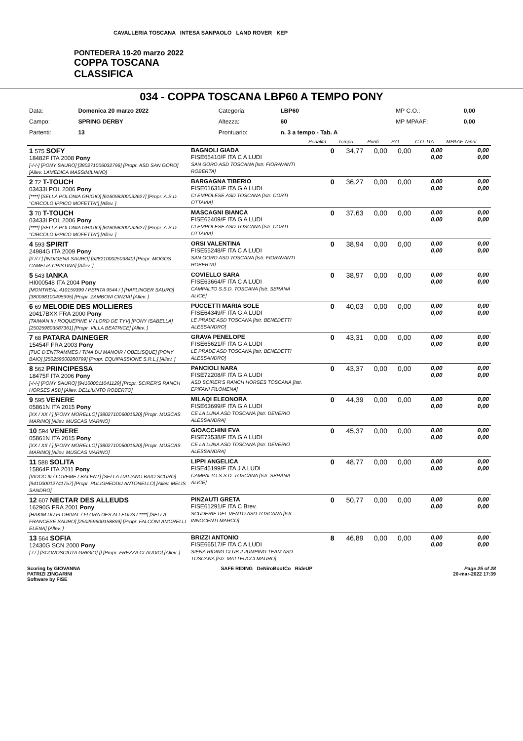CAVALLERIA TOSCANA INTESA SANPAOLO LAND ROVER KEP
PONTEDERA 19-20 marzo 2022
COPPA TOSCANA
CLASSIFICA
034 - COPPA TOSCANA LBP60 A TEMPO PONY
| Data: | Domenica 20 marzo 2022 | Categoria: | LBP60 | MP C.O.: | 0,00 |
| Campo: | SPRING DERBY | Altezza: | 60 | MP MPAAF: | 0,00 |
| Partenti: | 13 | Prontuario: | n. 3 a tempo - Tab. A | | |
| | | Penalità | Tempo | Punti | P.O. | C.O. ITA | MPAAF 7anni |
| 1 575 SOFY 18482F ITA 2008 Pony [-/-/-] [PONY SAURO] [380271006032796] [Propr. ASD SAN GORO] [Allev. LAMEDICA MASSIMILIANO] | BAGNOLI GIADA FISE65410/F ITA C A LUDI SAN GORO ASD TOSCANA [Istr. FIORAVANTI ROBERTA] | 0 | 34,77 | 0,00 | 0,00 | 0,00 0,00 | 0,00 0,00 |
| 2 72 T-TOUCH 03433I POL 2006 Pony [****] [SELLA POLONIA GRIGIO] [616098200032627] [Propr. A.S.D. "CIRCOLO IPPICO MOFETTA"] [Allev. ] | BARGAGNA TIBERIO FISE61631/F ITA G A LUDI CI EMPOLESE ASD TOSCANA [Istr. CORTI OTTAVIA] | 0 | 36,27 | 0,00 | 0,00 | 0,00 0,00 | 0,00 0,00 |
| 3 70 T-TOUCH 03433I POL 2006 Pony [****] [SELLA POLONIA GRIGIO] [616098200032627] [Propr. A.S.D. "CIRCOLO IPPICO MOFETTA"] [Allev. ] | MASCAGNI BIANCA FISE62409/F ITA G A LUDI CI EMPOLESE ASD TOSCANA [Istr. CORTI OTTAVIA] | 0 | 37,63 | 0,00 | 0,00 | 0,00 0,00 | 0,00 0,00 |
| 4 593 SPIRIT 24984G ITA 2009 Pony [// // / ] [INDIGENA SAURO] [528210002509340] [Propr. MOGOS CAMELIA CRISTINA] [Allev. ] | ORSI VALENTINA FISE55248/F ITA C A LUDI SAN GORO ASD TOSCANA [Istr. FIORAVANTI ROBERTA] | 0 | 38,94 | 0,00 | 0,00 | 0,00 0,00 | 0,00 0,00 |
| 5 543 IANKA HI000548 ITA 2004 Pony [MONTREAL 410159399 / PEPITA 9544 / ] [HAFLINGER SAURO] [380098100495995] [Propr. ZAMBONI CINZIA] [Allev. ] | COVIELLO SARA FISE63664/F ITA C A LUDI CAMPALTO S.S.D. TOSCANA [Istr. SBRANA ALICE] | 0 | 38,97 | 0,00 | 0,00 | 0,00 0,00 | 0,00 0,00 |
| 6 69 MELODIE DES MOLLIERES 20417BXX FRA 2000 Pony [TAIWAN II / ROQUEPINE V / LORD DE TYV] [PONY ISABELLA] [250259803587361] [Propr. VILLA BEATRICE] [Allev. ] | PUCCETTI MARIA SOLE FISE64349/F ITA G A LUDI LE PRADE ASD TOSCANA [Istr. BENEDETTI ALESSANDRO] | 0 | 40,03 | 0,00 | 0,00 | 0,00 0,00 | 0,00 0,00 |
| 7 68 PATARA DAINEGER 15454F FRA 2003 Pony [TUC D'ENTRAMMES / TINA DU MANOIR / OBELISQUE] [PONY BAIO] [250259600280799] [Propr. EQUIPASSIONE S.R.L.] [Allev. ] | GRAVA PENELOPE FISE65621/F ITA G A LUDI LE PRADE ASD TOSCANA [Istr. BENEDETTI ALESSANDRO] | 0 | 43,31 | 0,00 | 0,00 | 0,00 0,00 | 0,00 0,00 |
| 8 562 PRINCIPESSA 18475F ITA 2006 Pony [-/-/-] [PONY SAURO] [941000011041129] [Propr. SCIRER'S RANCH HORSES ASD] [Allev. DELL'UNTO ROBERTO] | PANCIOLI NARA FISE72208/F ITA G A LUDI ASD SCIRER'S RANCH HORSES TOSCANA [Istr. EPIFANI FILOMENA] | 0 | 43,37 | 0,00 | 0,00 | 0,00 0,00 | 0,00 0,00 |
| 9 595 VENERE 05861N ITA 2015 Pony [XX / XX / ] [PONY MORELLO] [380271006001520] [Propr. MUSCAS MARINO] [Allev. MUSCAS MARINO] | MILAQI ELEONORA FISE63699/F ITA G A LUDI CE LA LUNA ASD TOSCANA [Istr. DEVERIO ALESSANDRA] | 0 | 44,39 | 0,00 | 0,00 | 0,00 0,00 | 0,00 0,00 |
| 10 594 VENERE 05861N ITA 2015 Pony [XX / XX / ] [PONY MORELLO] [380271006001520] [Propr. MUSCAS MARINO] [Allev. MUSCAS MARINO] | GIOACCHINI EVA FISE73538/F ITA G A LUDI CE LA LUNA ASD TOSCANA [Istr. DEVERIO ALESSANDRA] | 0 | 45,37 | 0,00 | 0,00 | 0,00 0,00 | 0,00 0,00 |
| 11 588 SOLITA 15864F ITA 2011 Pony [VIDOC III / LOVEME / BALENT] [SELLA ITALIANO BAIO SCURO] [941000012741757] [Propr. PULIGHEDDU ANTONELLO] [Allev. MELIS SANDRO] | LIPPI ANGELICA FISE45199/F ITA J A LUDI CAMPALTO S.S.D. TOSCANA [Istr. SBRANA ALICE] | 0 | 48,77 | 0,00 | 0,00 | 0,00 0,00 | 0,00 0,00 |
| 12 607 NECTAR DES ALLEUDS 16290G FRA 2001 Pony [HAKIM DU FLORIVAL / FLORA DES ALLEUDS / ****] [SELLA FRANCESE SAURO] [250259600158899] [Propr. FALCONI AMORELLI ELENA] [Allev. ] | PINZAUTI GRETA FISE61291/F ITA C Brev. SCUDERIE DEL VENTO ASD TOSCANA [Istr. INNOCENTI MARCO] | 0 | 50,77 | 0,00 | 0,00 | 0,00 0,00 | 0,00 0,00 |
| 13 564 SOFIA 12430G SCN 2000 Pony [ / / ] [SCONOSCIUTA GRIGIO] [] [Propr. FREZZA CLAUDIO] [Allev. ] | BRIZZI ANTONIO FISE66517/F ITA C A LUDI SIENA RIDING CLUB 2 JUMPING TEAM ASD TOSCANA [Istr. MATTEUCCI MAURO] | 8 | 46,89 | 0,00 | 0,00 | 0,00 0,00 | 0,00 0,00 |
Scoring by GIOVANNA
PATRIZI ZINGARINI
Software by FISE
SAFE RIDING DeNiroBootCo RideUP
Page 25 of 28
20-mar-2022 17:39